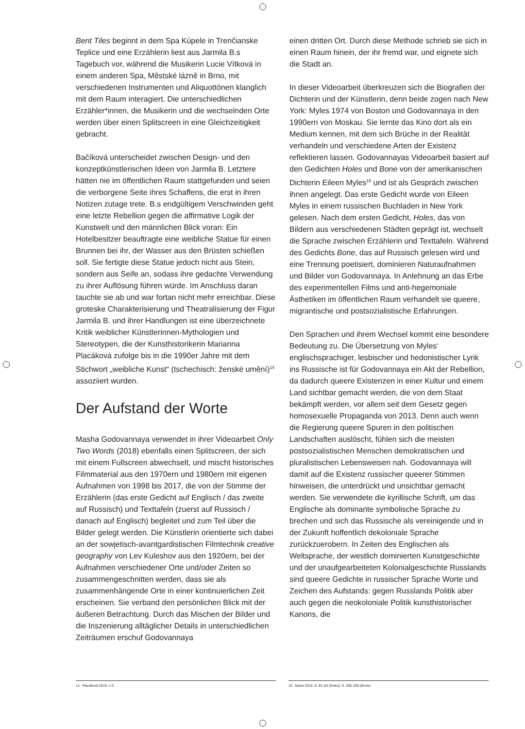Bent Tiles beginnt in dem Spa Kúpele in Trenčianske Teplice und eine Erzählerin liest aus Jarmila B.s Tagebuch vor, während die Musikerin Lucie Vítková in einem anderen Spa, Městské lázně in Brno, mit verschiedenen Instrumenten und Aliquottönen klanglich mit dem Raum interagiert. Die unterschiedlichen Erzähler*innen, die Musikerin und die wechselnden Orte werden über einen Splitscreen in eine Gleichzeitigkeit gebracht.
Bačíková unterscheidet zwischen Design- und den konzeptkünstlerischen Ideen von Jarmila B. Letztere hätten nie im öffentlichen Raum stattgefunden und seien die verborgene Seite ihres Schaffens, die erst in ihren Notizen zutage trete. B.s endgültigem Verschwinden geht eine letzte Rebellion gegen die affirmative Logik der Kunstwelt und den männlichen Blick voran: Ein Hotelbesitzer beauftragte eine weibliche Statue für einen Brunnen bei ihr, der Wasser aus den Brüsten schießen soll. Sie fertigte diese Statue jedoch nicht aus Stein, sondern aus Seife an, sodass ihre gedachte Verwendung zu ihrer Auflösung führen würde. Im Anschluss daran tauchte sie ab und war fortan nicht mehr erreichbar. Diese groteske Charakterisierung und Theatralisierung der Figur Jarmila B. und ihrer Handlungen ist eine überzeichnete Kritik weiblicher Künstlerinnen-Mythologien und Stereotypen, die der Kunsthistorikerin Marianna Placáková zufolge bis in die 1990er Jahre mit dem Stichwort „weibliche Kunst“ (tschechisch: ženské umění)<sup>14</sup> assoziiert wurden.
Der Aufstand der Worte
Masha Godovannaya verwendet in ihrer Videoarbeit Only Two Words (2018) ebenfalls einen Splitscreen, der sich mit einem Fullscreen abwechselt, und mischt historisches Filmmaterial aus den 1970ern und 1980ern mit eigenen Aufnahmen von 1998 bis 2017, die von der Stimme der Erzählerin (das erste Gedicht auf Englisch / das zweite auf Russisch) und Texttafeln (zuerst auf Russisch / danach auf Englisch) begleitet und zum Teil über die Bilder gelegt werden. Die Künstlerin orientierte sich dabei an der sowjetisch-avantgardistischen Filmtechnik creative geography von Lev Kuleshov aus den 1920ern, bei der Aufnahmen verschiedener Orte und/oder Zeiten so zusammengeschnitten werden, dass sie als zusammenhängende Orte in einer kontinuierlichen Zeit erscheinen. Sie verband den persönlichen Blick mit der äußeren Betrachtung. Durch das Mischen der Bilder und die Inszenierung alltäglicher Details in unterschiedlichen Zeiträumen erschuf Godovannaya
einen dritten Ort. Durch diese Methode schrieb sie sich in einen Raum hinein, der ihr fremd war, und eignete sich die Stadt an.
In dieser Videoarbeit überkreuzen sich die Biografien der Dichterin und der Künstlerin, denn beide zogen nach New York: Myles 1974 von Boston und Godovannaya in den 1990ern von Moskau. Sie lernte das Kino dort als ein Medium kennen, mit dem sich Brüche in der Realität verhandeln und verschiedene Arten der Existenz reflektieren lassen. Godovannayas Videoarbeit basiert auf den Gedichten Holes und Bone von der amerikanischen Dichterin Eileen Myles<sup>15</sup> und ist als Gespräch zwischen ihnen angelegt. Das erste Gedicht wurde von Eileen Myles in einem russischen Buchladen in New York gelesen. Nach dem ersten Gedicht, Holes, das von Bildern aus verschiedenen Städten geprägt ist, wechselt die Sprache zwischen Erzählerin und Texttafeln. Während des Gedichts Bone, das auf Russisch gelesen wird und eine Trennung poetisiert, dominieren Naturaufnahmen und Bilder von Godovannaya. In Anlehnung an das Erbe des experimentellen Films und anti-hegemoniale Ästhetiken im öffentlichen Raum verhandelt sie queere, migrantische und postsozialistische Erfahrungen.
Den Sprachen und ihrem Wechsel kommt eine besondere Bedeutung zu. Die Übersetzung von Myles‘ englischsprachiger, lesbischer und hedonistischer Lyrik ins Russische ist für Godovannaya ein Akt der Rebellion, da dadurch queere Existenzen in einer Kultur und einem Land sichtbar gemacht werden, die von dem Staat bekämpft werden, vor allem seit dem Gesetz gegen homosexuelle Propaganda von 2013. Denn auch wenn die Regierung queere Spuren in den politischen Landschaften auslöscht, fühlen sich die meisten postsozialistischen Menschen demokratischen und pluralistischen Lebensweisen nah. Godovannaya will damit auf die Existenz russischer queerer Stimmen hinweisen, die unterdrückt und unsichtbar gemacht werden. Sie verwendete die kyrillische Schrift, um das Englische als dominante symbolische Sprache zu brechen und sich das Russische als vereinigende und in der Zukunft hoffentlich dekoloniale Sprache zurückzuerobern. In Zeiten des Englischen als Weltsprache, der westlich dominierten Kunstgeschichte und der unaufgearbeiteten Kolonialgeschichte Russlands sind queere Gedichte in russischer Sprache Worte und Zeichen des Aufstands: gegen Russlands Politik aber auch gegen die neokoloniale Politik kunsthistorischer Kanons, die
14 Placáková 2019: o.S. 15 Myles 2015: S. 82–84 (Holes); S. 258–259 (Bone).